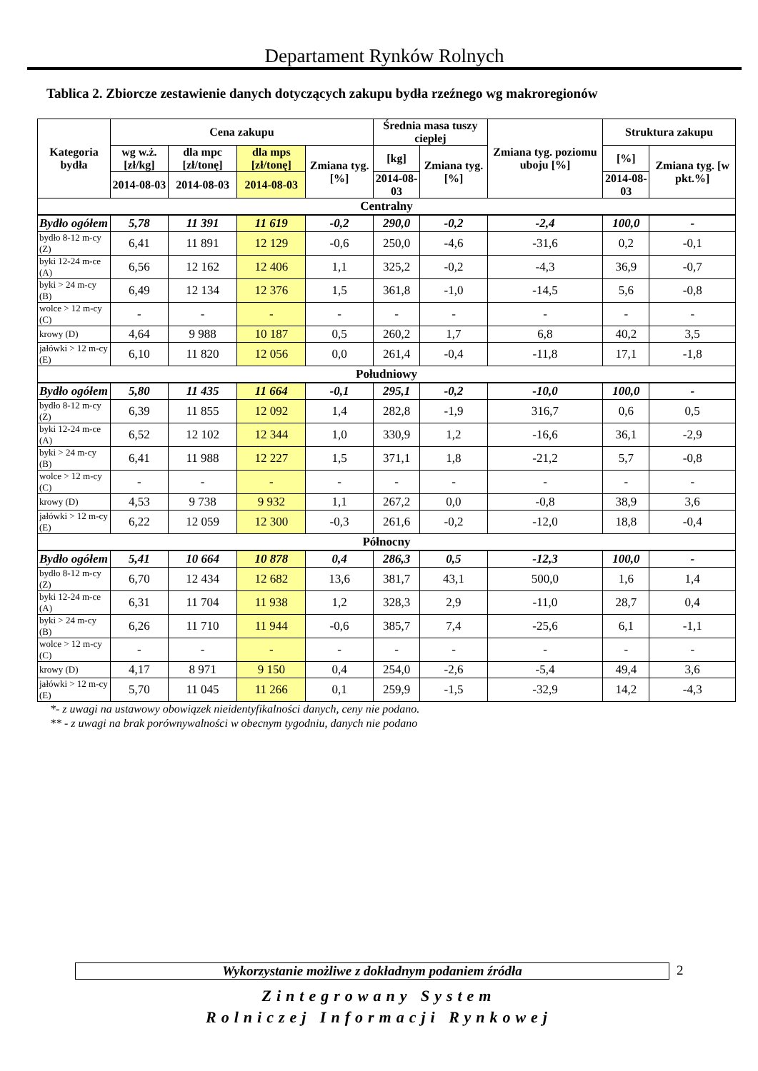Departament Rynków Rolnych
Tablica 2. Zbiorcze zestawienie danych dotyczących zakupu bydła rzeźnego wg makroregionów
| Kategoria bydła | Cena zakupu | | | | Średnia masa tuszy ciepłej | | Zmiana tyg. poziomu uboju [%] | Struktura zakupu | |
| --- | --- | --- | --- | --- | --- | --- | --- | --- | --- |
| | wg w.ż. [zł/kg] | dla mpc [zł/tonę] | dla mps [zł/tonę] | Zmiana tyg. [%] | [kg] | Zmiana tyg. [%] | | [%] | Zmiana tyg. [w pkt.%] |
| | 2014-08-03 | 2014-08-03 | 2014-08-03 | | 2014-08-03 | | | 2014-08-03 | |
| Centralny | | | | | | | | | |
| Bydło ogółem | 5,78 | 11 391 | 11 619 | -0,2 | 290,0 | -0,2 | -2,4 | 100,0 | - |
| bydło 8-12 m-cy (Z) | 6,41 | 11 891 | 12 129 | -0,6 | 250,0 | -4,6 | -31,6 | 0,2 | -0,1 |
| byki 12-24 m-ce (A) | 6,56 | 12 162 | 12 406 | 1,1 | 325,2 | -0,2 | -4,3 | 36,9 | -0,7 |
| byki > 24 m-cy (B) | 6,49 | 12 134 | 12 376 | 1,5 | 361,8 | -1,0 | -14,5 | 5,6 | -0,8 |
| wolce > 12 m-cy (C) | - | - | - | - | - | - | - | - | - |
| krowy (D) | 4,64 | 9 988 | 10 187 | 0,5 | 260,2 | 1,7 | 6,8 | 40,2 | 3,5 |
| jałówki > 12 m-cy (E) | 6,10 | 11 820 | 12 056 | 0,0 | 261,4 | -0,4 | -11,8 | 17,1 | -1,8 |
| Południowy | | | | | | | | | |
| Bydło ogółem | 5,80 | 11 435 | 11 664 | -0,1 | 295,1 | -0,2 | -10,0 | 100,0 | - |
| bydło 8-12 m-cy (Z) | 6,39 | 11 855 | 12 092 | 1,4 | 282,8 | -1,9 | 316,7 | 0,6 | 0,5 |
| byki 12-24 m-ce (A) | 6,52 | 12 102 | 12 344 | 1,0 | 330,9 | 1,2 | -16,6 | 36,1 | -2,9 |
| byki > 24 m-cy (B) | 6,41 | 11 988 | 12 227 | 1,5 | 371,1 | 1,8 | -21,2 | 5,7 | -0,8 |
| wolce > 12 m-cy (C) | - | - | - | - | - | - | - | - | - |
| krowy (D) | 4,53 | 9 738 | 9 932 | 1,1 | 267,2 | 0,0 | -0,8 | 38,9 | 3,6 |
| jałówki > 12 m-cy (E) | 6,22 | 12 059 | 12 300 | -0,3 | 261,6 | -0,2 | -12,0 | 18,8 | -0,4 |
| Północny | | | | | | | | | |
| Bydło ogółem | 5,41 | 10 664 | 10 878 | 0,4 | 286,3 | 0,5 | -12,3 | 100,0 | - |
| bydło 8-12 m-cy (Z) | 6,70 | 12 434 | 12 682 | 13,6 | 381,7 | 43,1 | 500,0 | 1,6 | 1,4 |
| byki 12-24 m-ce (A) | 6,31 | 11 704 | 11 938 | 1,2 | 328,3 | 2,9 | -11,0 | 28,7 | 0,4 |
| byki > 24 m-cy (B) | 6,26 | 11 710 | 11 944 | -0,6 | 385,7 | 7,4 | -25,6 | 6,1 | -1,1 |
| wolce > 12 m-cy (C) | - | - | - | - | - | - | - | - | - |
| krowy (D) | 4,17 | 8 971 | 9 150 | 0,4 | 254,0 | -2,6 | -5,4 | 49,4 | 3,6 |
| jałówki > 12 m-cy (E) | 5,70 | 11 045 | 11 266 | 0,1 | 259,9 | -1,5 | -32,9 | 14,2 | -4,3 |
*- z uwagi na ustawowy obowiązek nieidentyfikalności danych, ceny nie podano.
** - z uwagi na brak porównywalności w obecnym tygodniu, danych nie podano
Wykorzystanie możliwe z dokładnym podaniem źródła 2
Zintegrowany System
Rolniczej Informacji Rynkowej